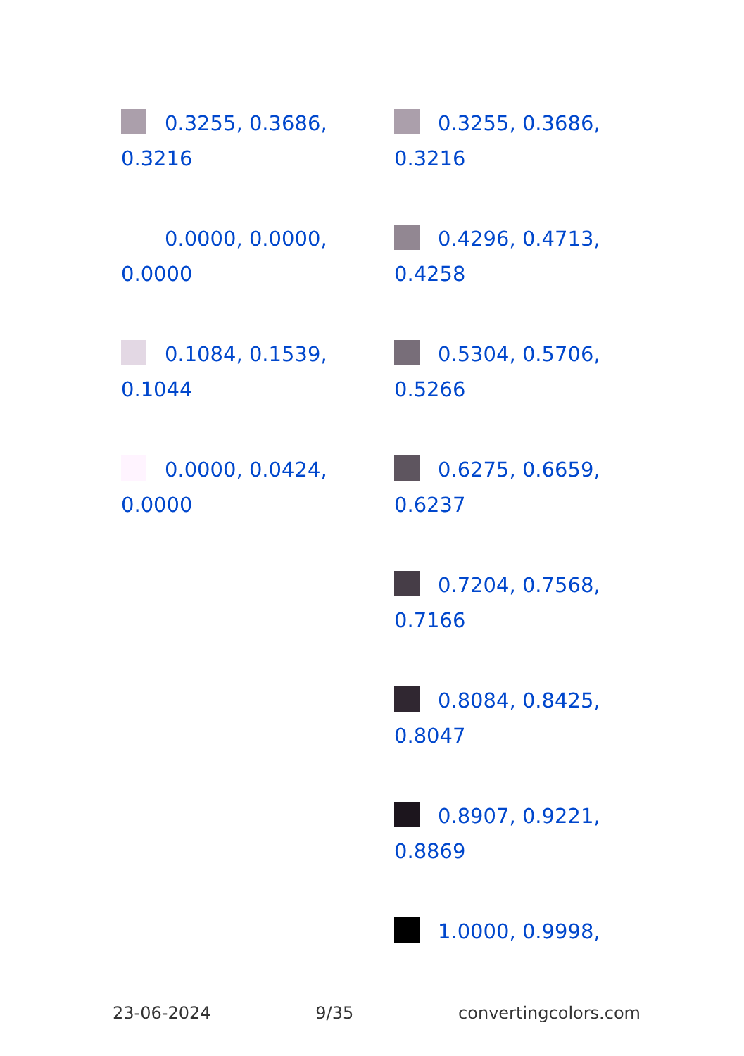0.3255, 0.3686,
0.3216
0.0000, 0.0000,
0.0000
0.1084, 0.1539,
0.1044
0.0000, 0.0424,
0.0000
0.3255, 0.3686,
0.3216
0.4296, 0.4713,
0.4258
0.5304, 0.5706,
0.5266
0.6275, 0.6659,
0.6237
0.7204, 0.7568,
0.7166
0.8084, 0.8425,
0.8047
0.8907, 0.9221,
0.8869
1.0000, 0.9998,
23-06-2024 9/35 convertingcolors.com